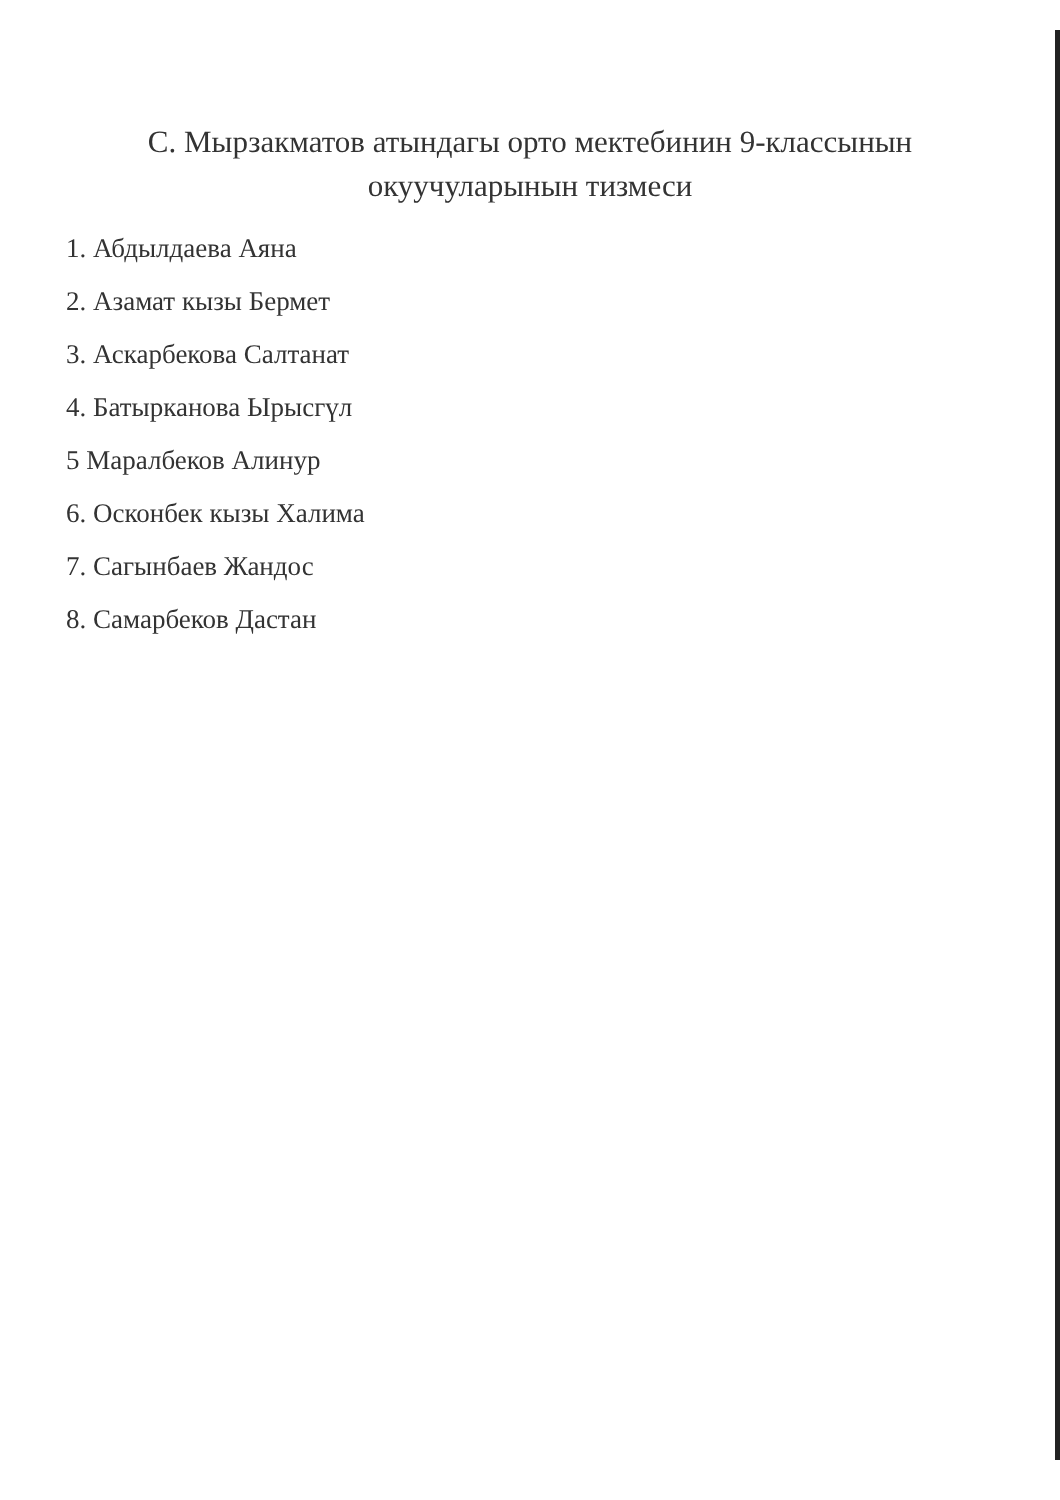С. Мырзакматов атындагы орто мектебинин 9-классынын
окуучуларынын тизмеси
1. Абдылдаева Аяна
2. Азамат кызы Бермет
3. Аскарбекова Салтанат
4. Батырканова Ырысгүл
5 Маралбеков Алинур
6. Осконбек кызы Халима
7. Сагынбаев Жандос
8. Самарбеков Дастан